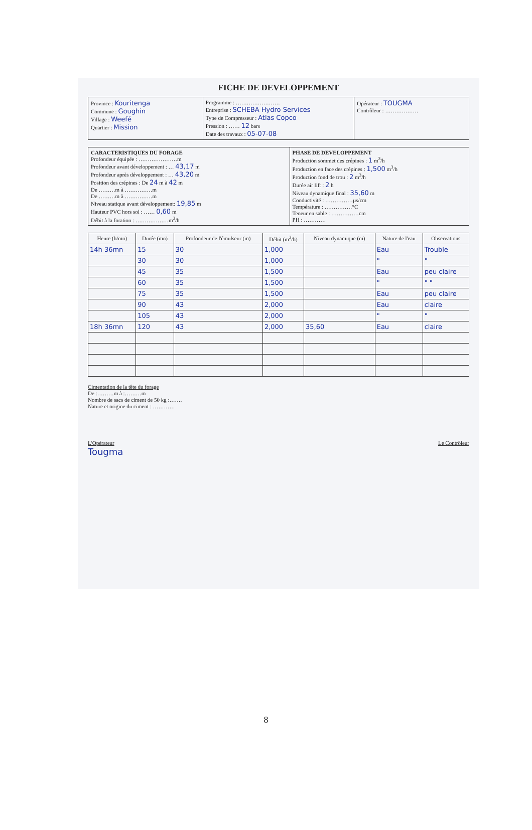FICHE DE DEVELOPPEMENT
Province : Kouritenga
Commune : Goughin
Village : Weefé
Quartier : Mission
Programme : ……………………
Entreprise : SCHEBA Hydro Services
Type de Compresseur : Atlas Copco
Pression : …… 12 bars
Date des travaux : 05-07-08
Opérateur : TOUGMA
Contrôleur : ………………
CARACTERISTIQUES DU FORAGE
Profondeur équipée : …………………m
Profondeur avant développement : … 43,17 m
Profondeur après développement : … 43,20 m
Position des crépines : De 24 m à 42 m
De ………m à ……………m
De ………m à ……………m
Niveau statique avant développement: 19,85 m
Hauteur PVC hors sol : …… 0,60 m
Débit à la foration : ………………m<sup>3</sup>/h
PHASE DE DEVELOPPEMENT
Production sommet des crépines : 1 m<sup>3</sup>/h
Production en face des crépines : 1,500 m<sup>3</sup>/h
Production fond de trou : 2 m<sup>3</sup>/h
Durée air lift : 2 h
Niveau dynamique final : 35,60 m
Conductivité : ……………µs/cm
Température : ……………°C
Teneur en sable : ……………cm
PH : …………
| Heure (h/mn) | Durée (mn) | Profondeur de l'émulseur (m) | Débit (m<sup>3</sup>/h) | Niveau dynamique (m) | Nature de l'eau | Observations |
| --- | --- | --- | --- | --- | --- | --- |
| 14h 36mn | 15 | 30 | 1,000 | | Eau | Trouble |
| | 30 | 30 | 1,000 | | " | " |
| | 45 | 35 | 1,500 | | Eau | peu claire |
| | 60 | 35 | 1,500 | | " | " " |
| | 75 | 35 | 1,500 | | Eau | peu claire |
| | 90 | 43 | 2,000 | | Eau | claire |
| | 105 | 43 | 2,000 | | " | " |
| 18h 36mn | 120 | 43 | 2,000 | 35,60 | Eau | claire |
Cimentation de la tête du forage
De :………m à :………m
Nombre de sacs de ciment de 50 kg :…….
Nature et origine du ciment : …………
L'Opérateur
Tougma
Le Contrôleur
8